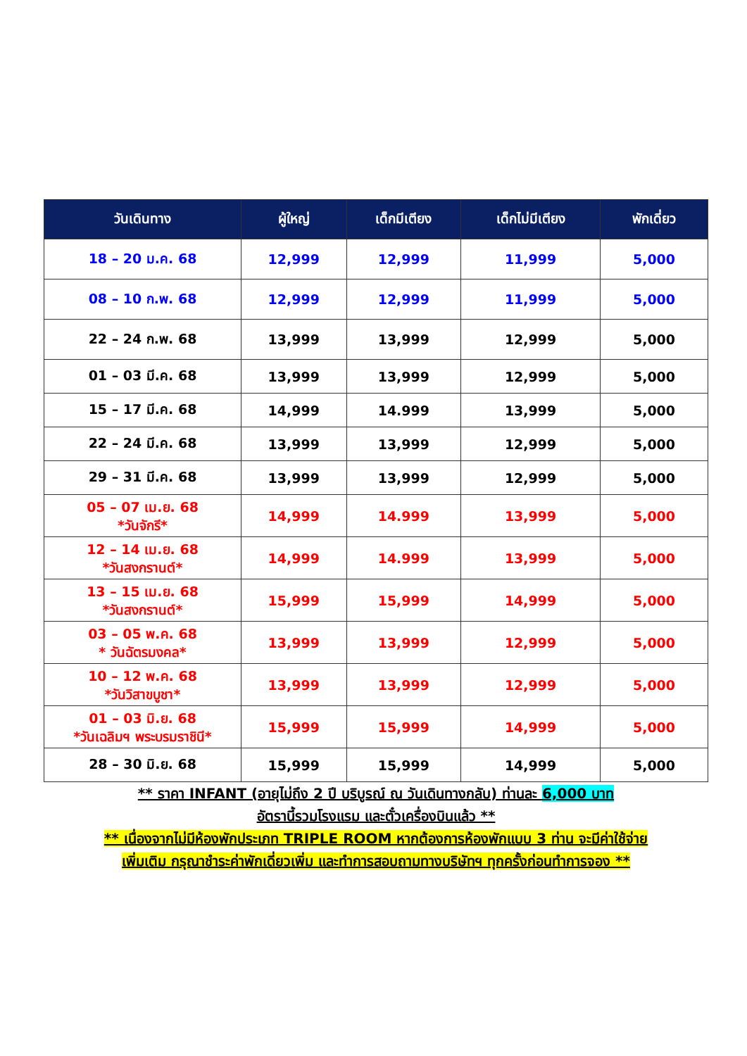| วันเดินทาง | ผู้ใหญ่ | เด็กมีเตียง | เด็กไม่มีเตียง | พักเดี่ยว |
| --- | --- | --- | --- | --- |
| 18 – 20 ม.ค. 68 | 12,999 | 12,999 | 11,999 | 5,000 |
| 08 – 10 ก.พ. 68 | 12,999 | 12,999 | 11,999 | 5,000 |
| 22 – 24 ก.พ. 68 | 13,999 | 13,999 | 12,999 | 5,000 |
| 01 – 03 มี.ค. 68 | 13,999 | 13,999 | 12,999 | 5,000 |
| 15 – 17 มี.ค. 68 | 14,999 | 14.999 | 13,999 | 5,000 |
| 22 – 24 มี.ค. 68 | 13,999 | 13,999 | 12,999 | 5,000 |
| 29 – 31 มี.ค. 68 | 13,999 | 13,999 | 12,999 | 5,000 |
| 05 – 07 เม.ย. 68 *วันจักรี* | 14,999 | 14.999 | 13,999 | 5,000 |
| 12 – 14 เม.ย. 68 *วันสงกรานต์* | 14,999 | 14.999 | 13,999 | 5,000 |
| 13 – 15 เม.ย. 68 *วันสงกรานต์* | 15,999 | 15,999 | 14,999 | 5,000 |
| 03 – 05 พ.ค. 68 * วันฉัตรมงคล* | 13,999 | 13,999 | 12,999 | 5,000 |
| 10 – 12 พ.ค. 68 *วันวิสาขบูชา* | 13,999 | 13,999 | 12,999 | 5,000 |
| 01 – 03 มิ.ย. 68 *วันเฉลิมฯ พระบรมราชินี* | 15,999 | 15,999 | 14,999 | 5,000 |
| 28 – 30 มิ.ย. 68 | 15,999 | 15,999 | 14,999 | 5,000 |
** ราคา INFANT (อายุไม่ถึง 2 ปี บริบูรณ์ ณ วันเดินทางกลับ) ท่านละ 6,000 บาท
อัตรานี้รวมโรงแรม และตั๋วเครื่องบินแล้ว **
** เนื่องจากไม่มีห้องพักประเภท TRIPLE ROOM หากต้องการห้องพักแบบ 3 ท่าน จะมีค่าใช้จ่าย
เพิ่มเติม กรุณาชำระค่าพักเดี่ยวเพิ่ม และทำการสอบถามทางบริษัทฯ ทุกครั้งก่อนทำการจอง **